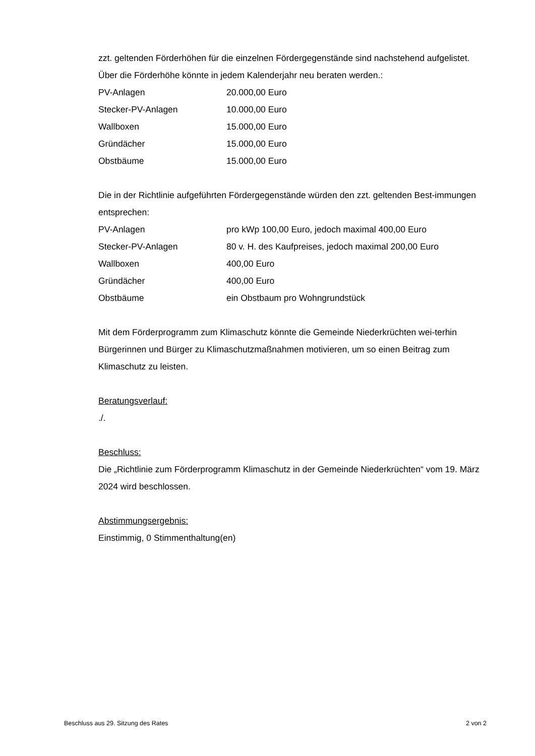zzt. geltenden Förderhöhen für die einzelnen Fördergegenstände sind nachstehend aufgelistet. Über die Förderhöhe könnte in jedem Kalenderjahr neu beraten werden.:
| PV-Anlagen | 20.000,00 Euro |
| Stecker-PV-Anlagen | 10.000,00 Euro |
| Wallboxen | 15.000,00 Euro |
| Gründächer | 15.000,00 Euro |
| Obstbäume | 15.000,00 Euro |
Die in der Richtlinie aufgeführten Fördergegenstände würden den zzt. geltenden Best-immungen entsprechen:
| PV-Anlagen | pro kWp 100,00 Euro, jedoch maximal 400,00 Euro |
| Stecker-PV-Anlagen | 80 v. H. des Kaufpreises, jedoch maximal 200,00 Euro |
| Wallboxen | 400,00 Euro |
| Gründächer | 400,00 Euro |
| Obstbäume | ein Obstbaum pro Wohngrundstück |
Mit dem Förderprogramm zum Klimaschutz könnte die Gemeinde Niederkrüchten wei-terhin Bürgerinnen und Bürger zu Klimaschutzmaßnahmen motivieren, um so einen Beitrag zum Klimaschutz zu leisten.
Beratungsverlauf:
./.
Beschluss:
Die „Richtlinie zum Förderprogramm Klimaschutz in der Gemeinde Niederkrüchten“ vom 19. März 2024 wird beschlossen.
Abstimmungsergebnis:
Einstimmig, 0 Stimmenthaltung(en)
Beschluss aus 29. Sitzung des Rates 2 von 2